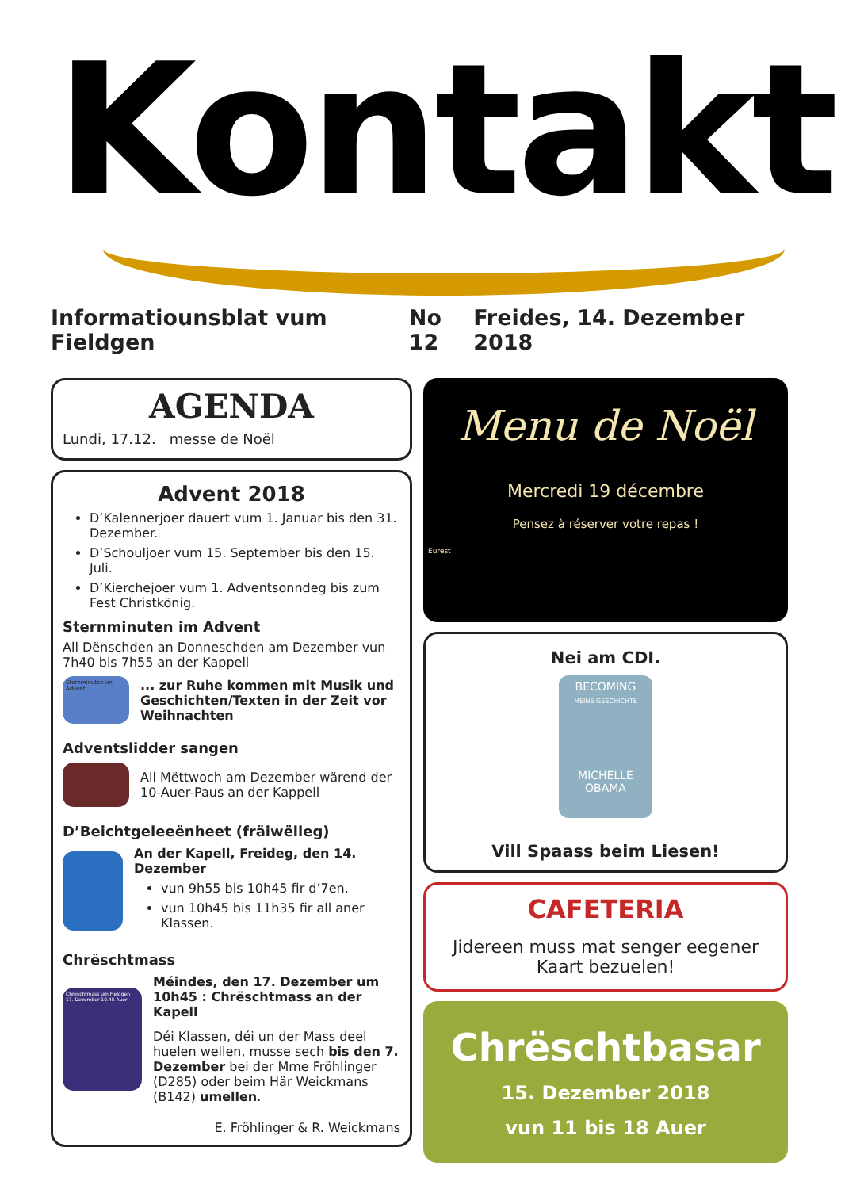Kontakt
Informatiounsblat vum Fieldgen No 12 Freides, 14. Dezember 2018
AGENDA
Lundi, 17.12. messe de Noël
Advent 2018
D’Kalennerjoer dauert vum 1. Januar bis den 31. Dezember.
D’Schouljoer vum 15. September bis den 15. Juli.
D’Kierchejoer vum 1. Adventsonndeg bis zum Fest Christkönig.
Sternminuten im Advent
All Dënschden an Donneschden am Dezember vun 7h40 bis 7h55 an der Kappell
Sternminuten im Advent
... zur Ruhe kommen mit Musik und Geschichten/Texten in der Zeit vor Weihnachten
Adventslidder sangen
All Mëttwoch am Dezember wärend der 10-Auer-Paus an der Kappell
D’Beichtgeleeënheet (fräiwëlleg)
An der Kapell, Freideg, den 14. Dezember
vun 9h55 bis 10h45 fir d’7en.
vun 10h45 bis 11h35 fir all aner Klassen.
Chrëschtmass
Chrëschtmass um Fieldgen 17. Dezember 10.45 Auer
Méindes, den 17. Dezember um 10h45 : Chrëschtmass an der Kapell
Déi Klassen, déi un der Mass deel huelen wellen, musse sech bis den 7. Dezember bei der Mme Fröhlinger (D285) oder beim Här Weickmans (B142) umellen.
E. Fröhlinger & R. Weickmans
Menu de Noël
Mercredi 19 décembre
Pensez à réserver votre repas !
Eurest
Nei am CDI.
BECOMING
MEINE GESCHICHTE
MICHELLE
OBAMA
Vill Spaass beim Liesen!
CAFETERIA
Jidereen muss mat senger eegener Kaart bezuelen!
Chrëschtbasar
15. Dezember 2018
vun 11 bis 18 Auer